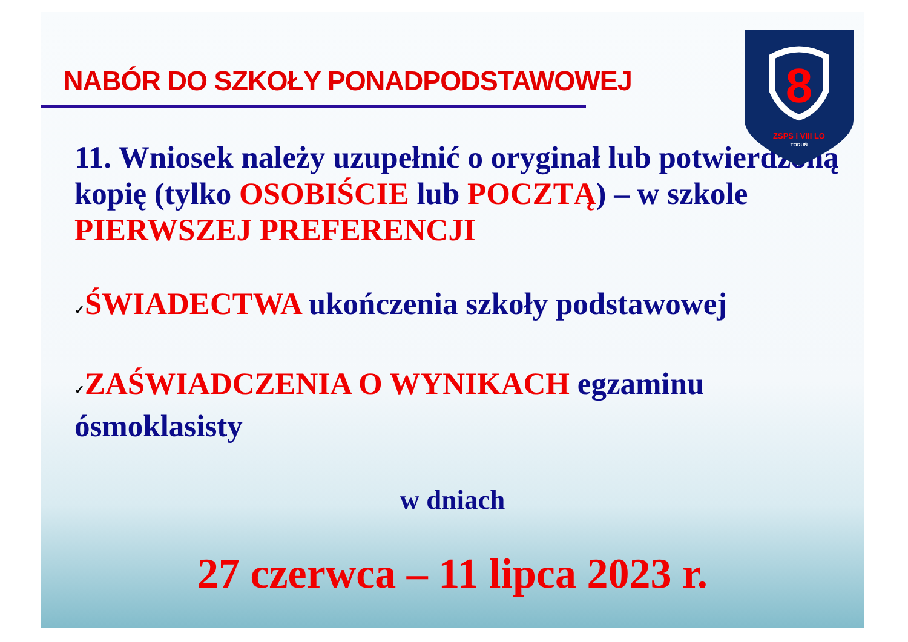8
ZSPS i VIII LO
TORUŃ
NABÓR DO SZKOŁY PONADPODSTAWOWEJ
11. Wniosek należy uzupełnić o oryginał lub potwierdzoną kopię (tylko OSOBIŚCIE lub POCZTĄ) – w szkole PIERWSZEJ PREFERENCJI
✓ŚWIADECTWA ukończenia szkoły podstawowej
✓ZAŚWIADCZENIA O WYNIKACH egzaminu ósmoklasisty
w dniach
27 czerwca – 11 lipca 2023 r.